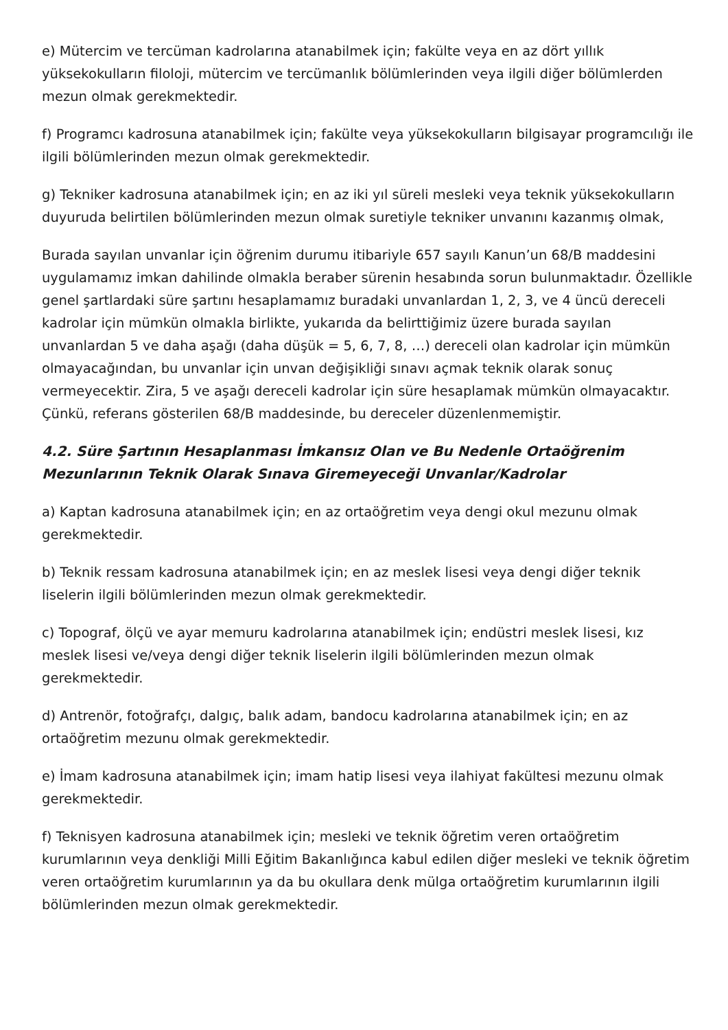e) Mütercim ve tercüman kadrolarına atanabilmek için; fakülte veya en az dört yıllık yüksekokulların filoloji, mütercim ve tercümanlık bölümlerinden veya ilgili diğer bölümlerden mezun olmak gerekmektedir.
f) Programcı kadrosuna atanabilmek için; fakülte veya yüksekokulların bilgisayar programcılığı ile ilgili bölümlerinden mezun olmak gerekmektedir.
g) Tekniker kadrosuna atanabilmek için; en az iki yıl süreli mesleki veya teknik yüksekokulların duyuruda belirtilen bölümlerinden mezun olmak suretiyle tekniker unvanını kazanmış olmak,
Burada sayılan unvanlar için öğrenim durumu itibariyle 657 sayılı Kanun’un 68/B maddesini uygulamamız imkan dahilinde olmakla beraber sürenin hesabında sorun bulunmaktadır. Özellikle genel şartlardaki süre şartını hesaplamamız buradaki unvanlardan 1, 2, 3, ve 4 üncü dereceli kadrolar için mümkün olmakla birlikte, yukarıda da belirttiğimiz üzere burada sayılan unvanlardan 5 ve daha aşağı (daha düşük = 5, 6, 7, 8, …) dereceli olan kadrolar için mümkün olmayacağından, bu unvanlar için unvan değişikliği sınavı açmak teknik olarak sonuç vermeyecektir. Zira, 5 ve aşağı dereceli kadrolar için süre hesaplamak mümkün olmayacaktır. Çünkü, referans gösterilen 68/B maddesinde, bu dereceler düzenlenmemiştir.
4.2. Süre Şartının Hesaplanması İmkansız Olan ve Bu Nedenle Ortaöğrenim Mezunlarının Teknik Olarak Sınava Giremeyeceği Unvanlar/Kadrolar
a) Kaptan kadrosuna atanabilmek için; en az ortaöğretim veya dengi okul mezunu olmak gerekmektedir.
b) Teknik ressam kadrosuna atanabilmek için; en az meslek lisesi veya dengi diğer teknik liselerin ilgili bölümlerinden mezun olmak gerekmektedir.
c) Topograf, ölçü ve ayar memuru kadrolarına atanabilmek için; endüstri meslek lisesi, kız meslek lisesi ve/veya dengi diğer teknik liselerin ilgili bölümlerinden mezun olmak gerekmektedir.
d) Antrenör, fotoğrafçı, dalgıç, balık adam, bandocu kadrolarına atanabilmek için; en az ortaöğretim mezunu olmak gerekmektedir.
e) İmam kadrosuna atanabilmek için; imam hatip lisesi veya ilahiyat fakültesi mezunu olmak gerekmektedir.
f) Teknisyen kadrosuna atanabilmek için; mesleki ve teknik öğretim veren ortaöğretim kurumlarının veya denkliği Milli Eğitim Bakanlığınca kabul edilen diğer mesleki ve teknik öğretim veren ortaöğretim kurumlarının ya da bu okullara denk mülga ortaöğretim kurumlarının ilgili bölümlerinden mezun olmak gerekmektedir.